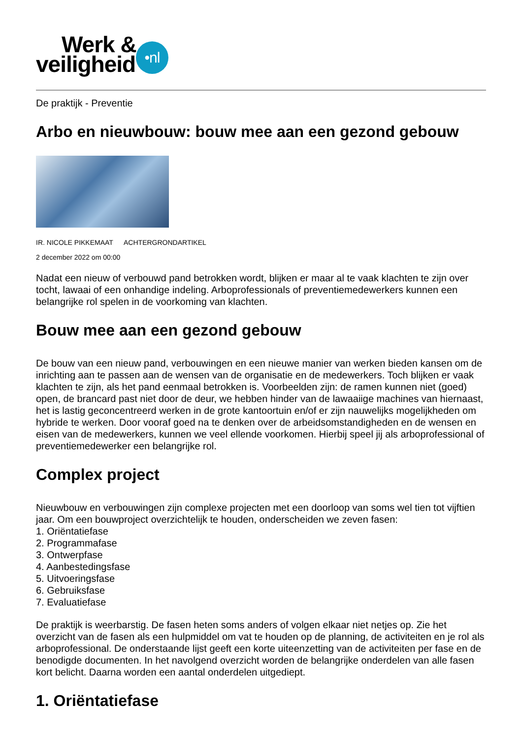Werk &
veiligheid
•nl
De praktijk - Preventie
Arbo en nieuwbouw: bouw mee aan een gezond gebouw
IR. NICOLE PIKKEMAAT ACHTERGRONDARTIKEL
2 december 2022 om 00:00
Nadat een nieuw of verbouwd pand betrokken wordt, blijken er maar al te vaak klachten te zijn over tocht, lawaai of een onhandige indeling. Arboprofessionals of preventiemedewerkers kunnen een belangrijke rol spelen in de voorkoming van klachten.
Bouw mee aan een gezond gebouw
De bouw van een nieuw pand, verbouwingen en een nieuwe manier van werken bieden kansen om de inrichting aan te passen aan de wensen van de organisatie en de medewerkers. Toch blijken er vaak klachten te zijn, als het pand eenmaal betrokken is. Voorbeelden zijn: de ramen kunnen niet (goed) open, de brancard past niet door de deur, we hebben hinder van de lawaaiige machines van hiernaast, het is lastig geconcentreerd werken in de grote kantoortuin en/of er zijn nauwelijks mogelijkheden om hybride te werken. Door vooraf goed na te denken over de arbeidsomstandigheden en de wensen en eisen van de medewerkers, kunnen we veel ellende voorkomen. Hierbij speel jij als arboprofessional of preventiemedewerker een belangrijke rol.
Complex project
Nieuwbouw en verbouwingen zijn complexe projecten met een doorloop van soms wel tien tot vijftien jaar. Om een bouwproject overzichtelijk te houden, onderscheiden we zeven fasen:
1. Oriëntatiefase
2. Programmafase
3. Ontwerpfase
4. Aanbestedingsfase
5. Uitvoeringsfase
6. Gebruiksfase
7. Evaluatiefase
De praktijk is weerbarstig. De fasen heten soms anders of volgen elkaar niet netjes op. Zie het overzicht van de fasen als een hulpmiddel om vat te houden op de planning, de activiteiten en je rol als arboprofessional. De onderstaande lijst geeft een korte uiteenzetting van de activiteiten per fase en de benodigde documenten. In het navolgend overzicht worden de belangrijke onderdelen van alle fasen kort belicht. Daarna worden een aantal onderdelen uitgediept.
1. Oriëntatiefase